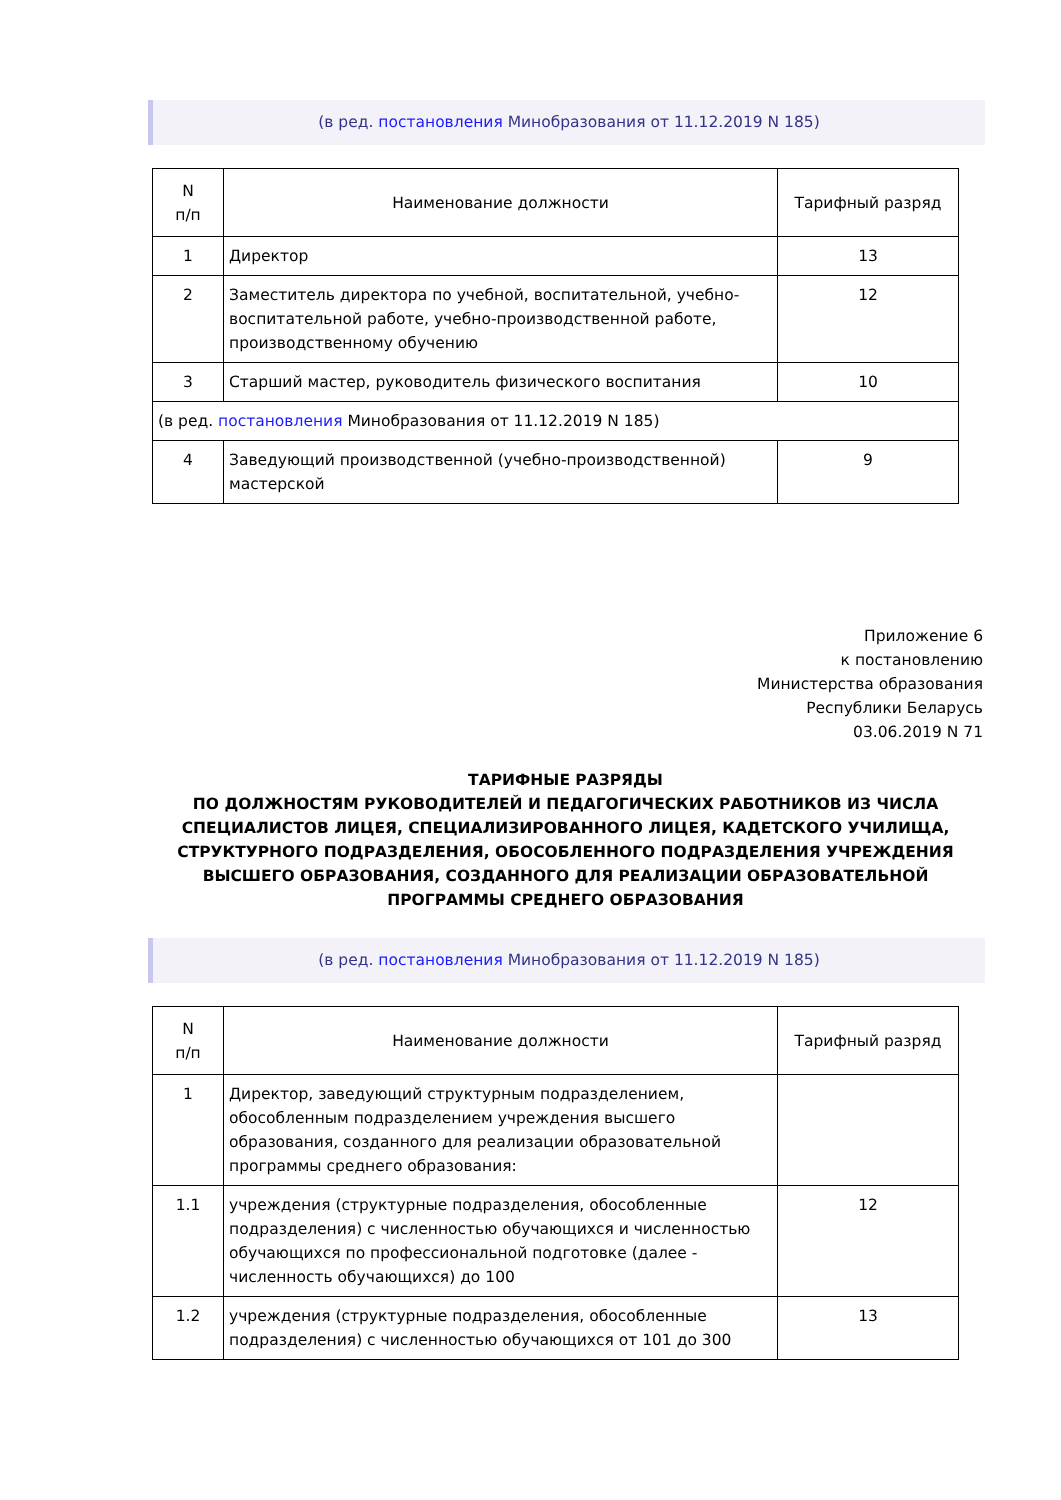(в ред. постановления Минобразования от 11.12.2019 N 185)
| N п/п | Наименование должности | Тарифный разряд |
| --- | --- | --- |
| 1 | Директор | 13 |
| 2 | Заместитель директора по учебной, воспитательной, учебно-воспитательной работе, учебно-производственной работе, производственному обучению | 12 |
| 3 | Старший мастер, руководитель физического воспитания | 10 |
| (в ред. постановления Минобразования от 11.12.2019 N 185) | | |
| 4 | Заведующий производственной (учебно-производственной) мастерской | 9 |
Приложение 6
к постановлению
Министерства образования
Республики Беларусь
03.06.2019 N 71
ТАРИФНЫЕ РАЗРЯДЫ
ПО ДОЛЖНОСТЯМ РУКОВОДИТЕЛЕЙ И ПЕДАГОГИЧЕСКИХ РАБОТНИКОВ ИЗ ЧИСЛА СПЕЦИАЛИСТОВ ЛИЦЕЯ, СПЕЦИАЛИЗИРОВАННОГО ЛИЦЕЯ, КАДЕТСКОГО УЧИЛИЩА, СТРУКТУРНОГО ПОДРАЗДЕЛЕНИЯ, ОБОСОБЛЕННОГО ПОДРАЗДЕЛЕНИЯ УЧРЕЖДЕНИЯ ВЫСШЕГО ОБРАЗОВАНИЯ, СОЗДАННОГО ДЛЯ РЕАЛИЗАЦИИ ОБРАЗОВАТЕЛЬНОЙ ПРОГРАММЫ СРЕДНЕГО ОБРАЗОВАНИЯ
(в ред. постановления Минобразования от 11.12.2019 N 185)
| N п/п | Наименование должности | Тарифный разряд |
| --- | --- | --- |
| 1 | Директор, заведующий структурным подразделением, обособленным подразделением учреждения высшего образования, созданного для реализации образовательной программы среднего образования: | |
| 1.1 | учреждения (структурные подразделения, обособленные подразделения) с численностью обучающихся и численностью обучающихся по профессиональной подготовке (далее - численность обучающихся) до 100 | 12 |
| 1.2 | учреждения (структурные подразделения, обособленные подразделения) с численностью обучающихся от 101 до 300 | 13 |